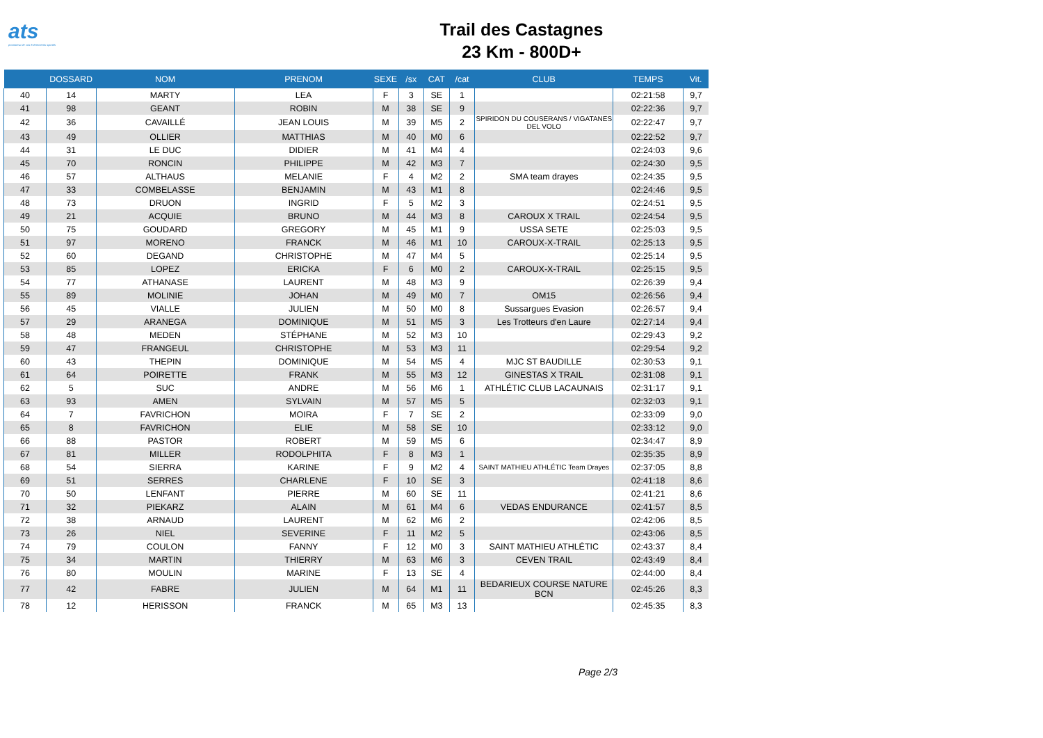ats
promoteur de vos événements sportifs
Trail des Castagnes
23 Km - 800D+
| | DOSSARD | NOM | PRENOM | SEXE | /sx | CAT | /cat | CLUB | TEMPS | Vit. |
| --- | --- | --- | --- | --- | --- | --- | --- | --- | --- | --- |
| 40 | 14 | MARTY | LEA | F | 3 | SE | 1 | | 02:21:58 | 9,7 |
| 41 | 98 | GEANT | ROBIN | M | 38 | SE | 9 | | 02:22:36 | 9,7 |
| 42 | 36 | CAVAILLÉ | JEAN LOUIS | M | 39 | M5 | 2 | SPIRIDON DU COUSERANS / VIGATANES DEL VOLO | 02:22:47 | 9,7 |
| 43 | 49 | OLLIER | MATTHIAS | M | 40 | M0 | 6 | | 02:22:52 | 9,7 |
| 44 | 31 | LE DUC | DIDIER | M | 41 | M4 | 4 | | 02:24:03 | 9,6 |
| 45 | 70 | RONCIN | PHILIPPE | M | 42 | M3 | 7 | | 02:24:30 | 9,5 |
| 46 | 57 | ALTHAUS | MELANIE | F | 4 | M2 | 2 | SMA team drayes | 02:24:35 | 9,5 |
| 47 | 33 | COMBELASSE | BENJAMIN | M | 43 | M1 | 8 | | 02:24:46 | 9,5 |
| 48 | 73 | DRUON | INGRID | F | 5 | M2 | 3 | | 02:24:51 | 9,5 |
| 49 | 21 | ACQUIE | BRUNO | M | 44 | M3 | 8 | CAROUX X TRAIL | 02:24:54 | 9,5 |
| 50 | 75 | GOUDARD | GREGORY | M | 45 | M1 | 9 | USSA SETE | 02:25:03 | 9,5 |
| 51 | 97 | MORENO | FRANCK | M | 46 | M1 | 10 | CAROUX-X-TRAIL | 02:25:13 | 9,5 |
| 52 | 60 | DEGAND | CHRISTOPHE | M | 47 | M4 | 5 | | 02:25:14 | 9,5 |
| 53 | 85 | LOPEZ | ERICKA | F | 6 | M0 | 2 | CAROUX-X-TRAIL | 02:25:15 | 9,5 |
| 54 | 77 | ATHANASE | LAURENT | M | 48 | M3 | 9 | | 02:26:39 | 9,4 |
| 55 | 89 | MOLINIE | JOHAN | M | 49 | M0 | 7 | OM15 | 02:26:56 | 9,4 |
| 56 | 45 | VIALLE | JULIEN | M | 50 | M0 | 8 | Sussargues Evasion | 02:26:57 | 9,4 |
| 57 | 29 | ARANEGA | DOMINIQUE | M | 51 | M5 | 3 | Les Trotteurs d'en Laure | 02:27:14 | 9,4 |
| 58 | 48 | MEDEN | STÉPHANE | M | 52 | M3 | 10 | | 02:29:43 | 9,2 |
| 59 | 47 | FRANGEUL | CHRISTOPHE | M | 53 | M3 | 11 | | 02:29:54 | 9,2 |
| 60 | 43 | THEPIN | DOMINIQUE | M | 54 | M5 | 4 | MJC ST BAUDILLE | 02:30:53 | 9,1 |
| 61 | 64 | POIRETTE | FRANK | M | 55 | M3 | 12 | GINESTAS X TRAIL | 02:31:08 | 9,1 |
| 62 | 5 | SUC | ANDRE | M | 56 | M6 | 1 | ATHLÉTIC CLUB LACAUNAIS | 02:31:17 | 9,1 |
| 63 | 93 | AMEN | SYLVAIN | M | 57 | M5 | 5 | | 02:32:03 | 9,1 |
| 64 | 7 | FAVRICHON | MOIRA | F | 7 | SE | 2 | | 02:33:09 | 9,0 |
| 65 | 8 | FAVRICHON | ELIE | M | 58 | SE | 10 | | 02:33:12 | 9,0 |
| 66 | 88 | PASTOR | ROBERT | M | 59 | M5 | 6 | | 02:34:47 | 8,9 |
| 67 | 81 | MILLER | RODOLPHITA | F | 8 | M3 | 1 | | 02:35:35 | 8,9 |
| 68 | 54 | SIERRA | KARINE | F | 9 | M2 | 4 | SAINT MATHIEU ATHLÉTIC Team Drayes | 02:37:05 | 8,8 |
| 69 | 51 | SERRES | CHARLENE | F | 10 | SE | 3 | | 02:41:18 | 8,6 |
| 70 | 50 | LENFANT | PIERRE | M | 60 | SE | 11 | | 02:41:21 | 8,6 |
| 71 | 32 | PIEKARZ | ALAIN | M | 61 | M4 | 6 | VEDAS ENDURANCE | 02:41:57 | 8,5 |
| 72 | 38 | ARNAUD | LAURENT | M | 62 | M6 | 2 | | 02:42:06 | 8,5 |
| 73 | 26 | NIEL | SEVERINE | F | 11 | M2 | 5 | | 02:43:06 | 8,5 |
| 74 | 79 | COULON | FANNY | F | 12 | M0 | 3 | SAINT MATHIEU ATHLÉTIC | 02:43:37 | 8,4 |
| 75 | 34 | MARTIN | THIERRY | M | 63 | M6 | 3 | CEVEN TRAIL | 02:43:49 | 8,4 |
| 76 | 80 | MOULIN | MARINE | F | 13 | SE | 4 | | 02:44:00 | 8,4 |
| 77 | 42 | FABRE | JULIEN | M | 64 | M1 | 11 | BEDARIEUX COURSE NATURE BCN | 02:45:26 | 8,3 |
| 78 | 12 | HERISSON | FRANCK | M | 65 | M3 | 13 | | 02:45:35 | 8,3 |
Page 2/3